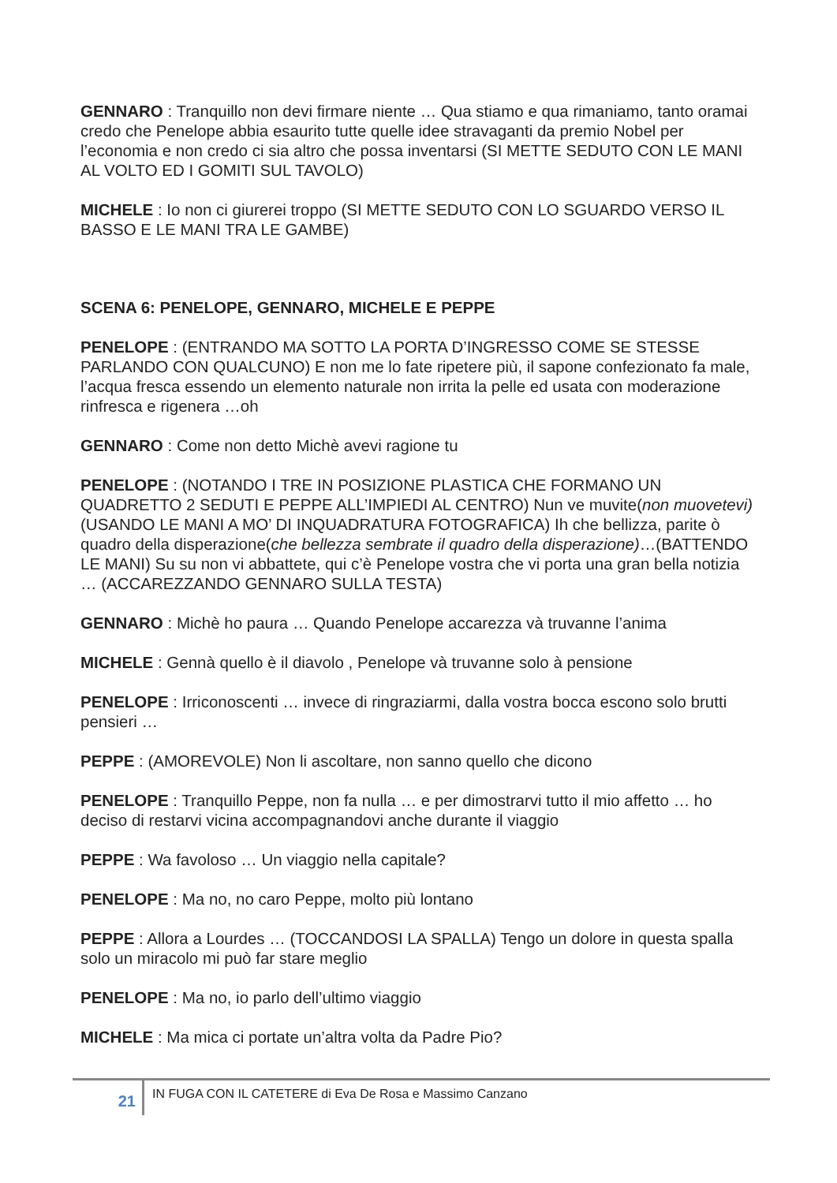GENNARO : Tranquillo non devi firmare niente … Qua stiamo e qua rimaniamo, tanto oramai credo che Penelope abbia esaurito tutte quelle idee stravaganti da premio Nobel per l’economia e non credo ci sia altro che possa inventarsi (SI METTE SEDUTO CON LE MANI AL VOLTO ED I GOMITI SUL TAVOLO)
MICHELE : Io non ci giurerei troppo (SI METTE SEDUTO CON LO SGUARDO VERSO IL BASSO E LE MANI TRA LE GAMBE)
SCENA 6: PENELOPE, GENNARO, MICHELE E PEPPE
PENELOPE : (ENTRANDO MA SOTTO LA PORTA D’INGRESSO COME SE STESSE PARLANDO CON QUALCUNO) E non me lo fate ripetere più, il sapone confezionato fa male, l’acqua fresca essendo un elemento naturale non irrita la pelle ed usata con moderazione rinfresca e rigenera …oh
GENNARO : Come non detto Michè avevi ragione tu
PENELOPE : (NOTANDO I TRE IN POSIZIONE PLASTICA CHE FORMANO UN QUADRETTO 2 SEDUTI E PEPPE ALL’IMPIEDI AL CENTRO) Nun ve muvite(non muovetevi) (USANDO LE MANI A MO’ DI INQUADRATURA FOTOGRAFICA) Ih che bellizza, parite ò quadro della disperazione(che bellezza sembrate il quadro della disperazione)…(BATTENDO LE MANI) Su su non vi abbattete, qui c’è Penelope vostra che vi porta una gran bella notizia … (ACCAREZZANDO GENNARO SULLA TESTA)
GENNARO : Michè ho paura … Quando Penelope accarezza và truvanne l’anima
MICHELE : Gennà quello è il diavolo , Penelope và truvanne solo à pensione
PENELOPE : Irriconoscenti … invece di ringraziarmi, dalla vostra bocca escono solo brutti pensieri …
PEPPE : (AMOREVOLE) Non li ascoltare, non sanno quello che dicono
PENELOPE : Tranquillo Peppe, non fa nulla … e per dimostrarvi tutto il mio affetto … ho deciso di restarvi vicina accompagnandovi anche durante il viaggio
PEPPE : Wa favoloso … Un viaggio nella capitale?
PENELOPE : Ma no, no caro Peppe, molto più lontano
PEPPE : Allora a Lourdes … (TOCCANDOSI LA SPALLA) Tengo un dolore in questa spalla solo un miracolo mi può far stare meglio
PENELOPE : Ma no, io parlo dell’ultimo viaggio
MICHELE : Ma mica ci portate un’altra volta da Padre Pio?
21
IN FUGA CON IL CATETERE di Eva De Rosa e Massimo Canzano